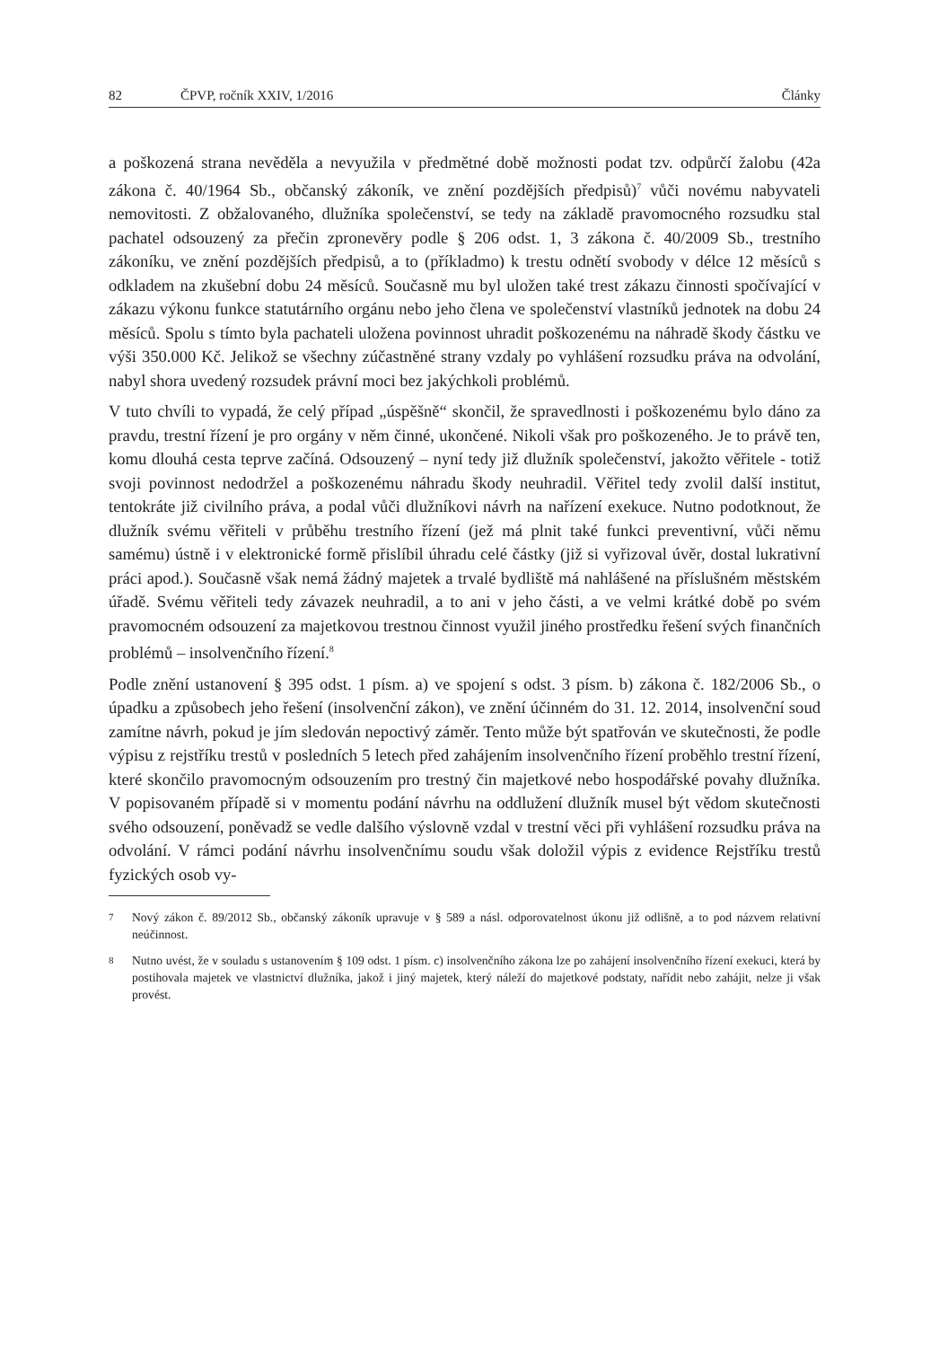82 ČPVP, ročník XXIV, 1/2016 Články
a poškozená strana nevěděla a nevyužila v předmětné době možnosti podat tzv. odpůrčí žalobu (42a zákona č. 40/1964 Sb., občanský zákoník, ve znění pozdějších předpisů)<sup>7</sup> vůči novému nabyvateli nemovitosti. Z obžalovaného, dlužníka společenství, se tedy na základě pravomocného rozsudku stal pachatel odsouzený za přečin zpronevěry podle § 206 odst. 1, 3 zákona č. 40/2009 Sb., trestního zákoníku, ve znění pozdějších předpisů, a to (příkladmo) k trestu odnětí svobody v délce 12 měsíců s odkladem na zkušební dobu 24 měsíců. Současně mu byl uložen také trest zákazu činnosti spočívající v zákazu výkonu funkce statutárního orgánu nebo jeho člena ve společenství vlastníků jednotek na dobu 24 měsíců. Spolu s tímto byla pachateli uložena povinnost uhradit poškozenému na náhradě škody částku ve výši 350.000 Kč. Jelikož se všechny zúčastněné strany vzdaly po vyhlášení rozsudku práva na odvolání, nabyl shora uvedený rozsudek právní moci bez jakýchkoli problémů.
V tuto chvíli to vypadá, že celý případ „úspěšně“ skončil, že spravedlnosti i poškozenému bylo dáno za pravdu, trestní řízení je pro orgány v něm činné, ukončené. Nikoli však pro poškozeného. Je to právě ten, komu dlouhá cesta teprve začíná. Odsouzený – nyní tedy již dlužník společenství, jakožto věřitele - totiž svoji povinnost nedodržel a poškozenému náhradu škody neuhradil. Věřitel tedy zvolil další institut, tentokráte již civilního práva, a podal vůči dlužníkovi návrh na nařízení exekuce. Nutno podotknout, že dlužník svému věřiteli v průběhu trestního řízení (jež má plnit také funkci preventivní, vůči němu samému) ústně i v elektronické formě přislíbil úhradu celé částky (již si vyřizoval úvěr, dostal lukrativní práci apod.). Současně však nemá žádný majetek a trvalé bydliště má nahlášené na příslušném městském úřadě. Svému věřiteli tedy závazek neuhradil, a to ani v jeho části, a ve velmi krátké době po svém pravomocném odsouzení za majetkovou trestnou činnost využil jiného prostředku řešení svých finančních problémů – insolvenčního řízení.<sup>8</sup>
Podle znění ustanovení § 395 odst. 1 písm. a) ve spojení s odst. 3 písm. b) zákona č. 182/2006 Sb., o úpadku a způsobech jeho řešení (insolvenční zákon), ve znění účinném do 31. 12. 2014, insolvenční soud zamítne návrh, pokud je jím sledován nepoctivý záměr. Tento může být spatřován ve skutečnosti, že podle výpisu z rejstříku trestů v posledních 5 letech před zahájením insolvenčního řízení proběhlo trestní řízení, které skončilo pravomocným odsouzením pro trestný čin majetkové nebo hospodářské povahy dlužníka. V popisovaném případě si v momentu podání návrhu na oddlužení dlužník musel být vědom skutečnosti svého odsouzení, poněvadž se vedle dalšího výslovně vzdal v trestní věci při vyhlášení rozsudku práva na odvolání. V rámci podání návrhu insolvenčnímu soudu však doložil výpis z evidence Rejstříku trestů fyzických osob vy-
7 Nový zákon č. 89/2012 Sb., občanský zákoník upravuje v § 589 a násl. odporovatelnost úkonu již odlišně, a to pod názvem relativní neúčinnost.
8 Nutno uvést, že v souladu s ustanovením § 109 odst. 1 písm. c) insolvenčního zákona lze po zahájení insolvenčního řízení exekuci, která by postihovala majetek ve vlastnictví dlužníka, jakož i jiný majetek, který náleží do majetkové podstaty, nařídit nebo zahájit, nelze ji však provést.